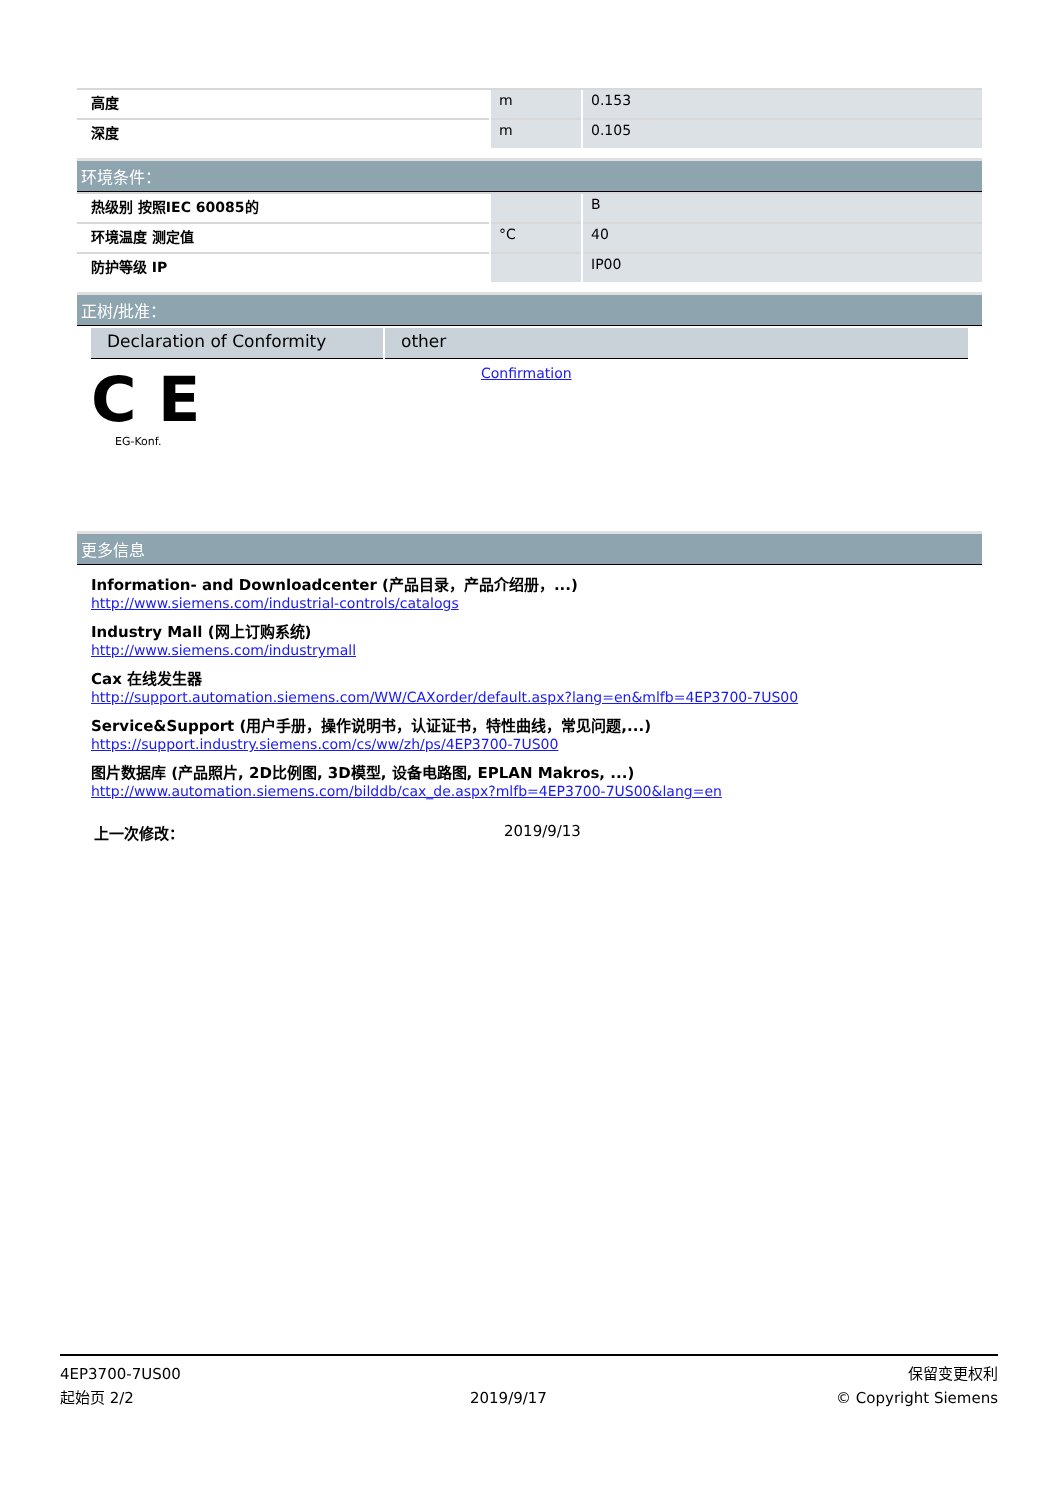| 高度 | m | 0.153 |
| 深度 | m | 0.105 |
环境条件：
| 热级别 按照IEC 60085的 | | B |
| 环境温度 测定值 | °C | 40 |
| 防护等级 IP | | IP00 |
正树/批准：
| Declaration of Conformity | other |
C E
EG-Konf.
Confirmation
更多信息
Information- and Downloadcenter (产品目录，产品介绍册，...)
http://www.siemens.com/industrial-controls/catalogs
Industry Mall (网上订购系统)
http://www.siemens.com/industrymall
Cax 在线发生器
http://support.automation.siemens.com/WW/CAXorder/default.aspx?lang=en&mlfb=4EP3700-7US00
Service&Support (用户手册，操作说明书，认证证书，特性曲线，常见问题,...)
https://support.industry.siemens.com/cs/ww/zh/ps/4EP3700-7US00
图片数据库 (产品照片, 2D比例图, 3D模型, 设备电路图, EPLAN Makros, ...)
http://www.automation.siemens.com/bilddb/cax_de.aspx?mlfb=4EP3700-7US00&lang=en
上一次修改： 2019/9/13
4EP3700-7US00
起始页 2/2
2019/9/17
保留变更权利
© Copyright Siemens